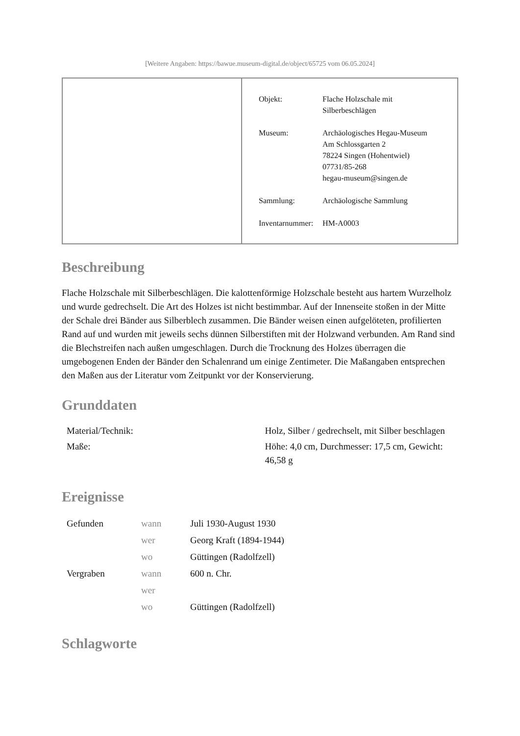[Weitere Angaben: https://bawue.museum-digital.de/object/65725 vom 06.05.2024]
| Objekt: | Flache Holzschale mit Silberbeschlägen |
| Museum: | Archäologisches Hegau-Museum Am Schlossgarten 2 78224 Singen (Hohentwiel) 07731/85-268 hegau-museum@singen.de |
| Sammlung: | Archäologische Sammlung |
| Inventarnummer: | HM-A0003 |
Beschreibung
Flache Holzschale mit Silberbeschlägen. Die kalottenförmige Holzschale besteht aus hartem Wurzelholz und wurde gedrechselt. Die Art des Holzes ist nicht bestimmbar. Auf der Innenseite stoßen in der Mitte der Schale drei Bänder aus Silberblech zusammen. Die Bänder weisen einen aufgelöteten, profilierten Rand auf und wurden mit jeweils sechs dünnen Silberstiften mit der Holzwand verbunden. Am Rand sind die Blechstreifen nach außen umgeschlagen. Durch die Trocknung des Holzes überragen die umgebogenen Enden der Bänder den Schalenrand um einige Zentimeter. Die Maßangaben entsprechen den Maßen aus der Literatur vom Zeitpunkt vor der Konservierung.
Grunddaten
| Material/Technik: | Holz, Silber / gedrechselt, mit Silber beschlagen |
| Maße: | Höhe: 4,0 cm, Durchmesser: 17,5 cm, Gewicht: 46,58 g |
Ereignisse
| Gefunden | wann | Juli 1930-August 1930 |
| | wer | Georg Kraft (1894-1944) |
| | wo | Güttingen (Radolfzell) |
| Vergraben | wann | 600 n. Chr. |
| | wer | |
| | wo | Güttingen (Radolfzell) |
Schlagworte